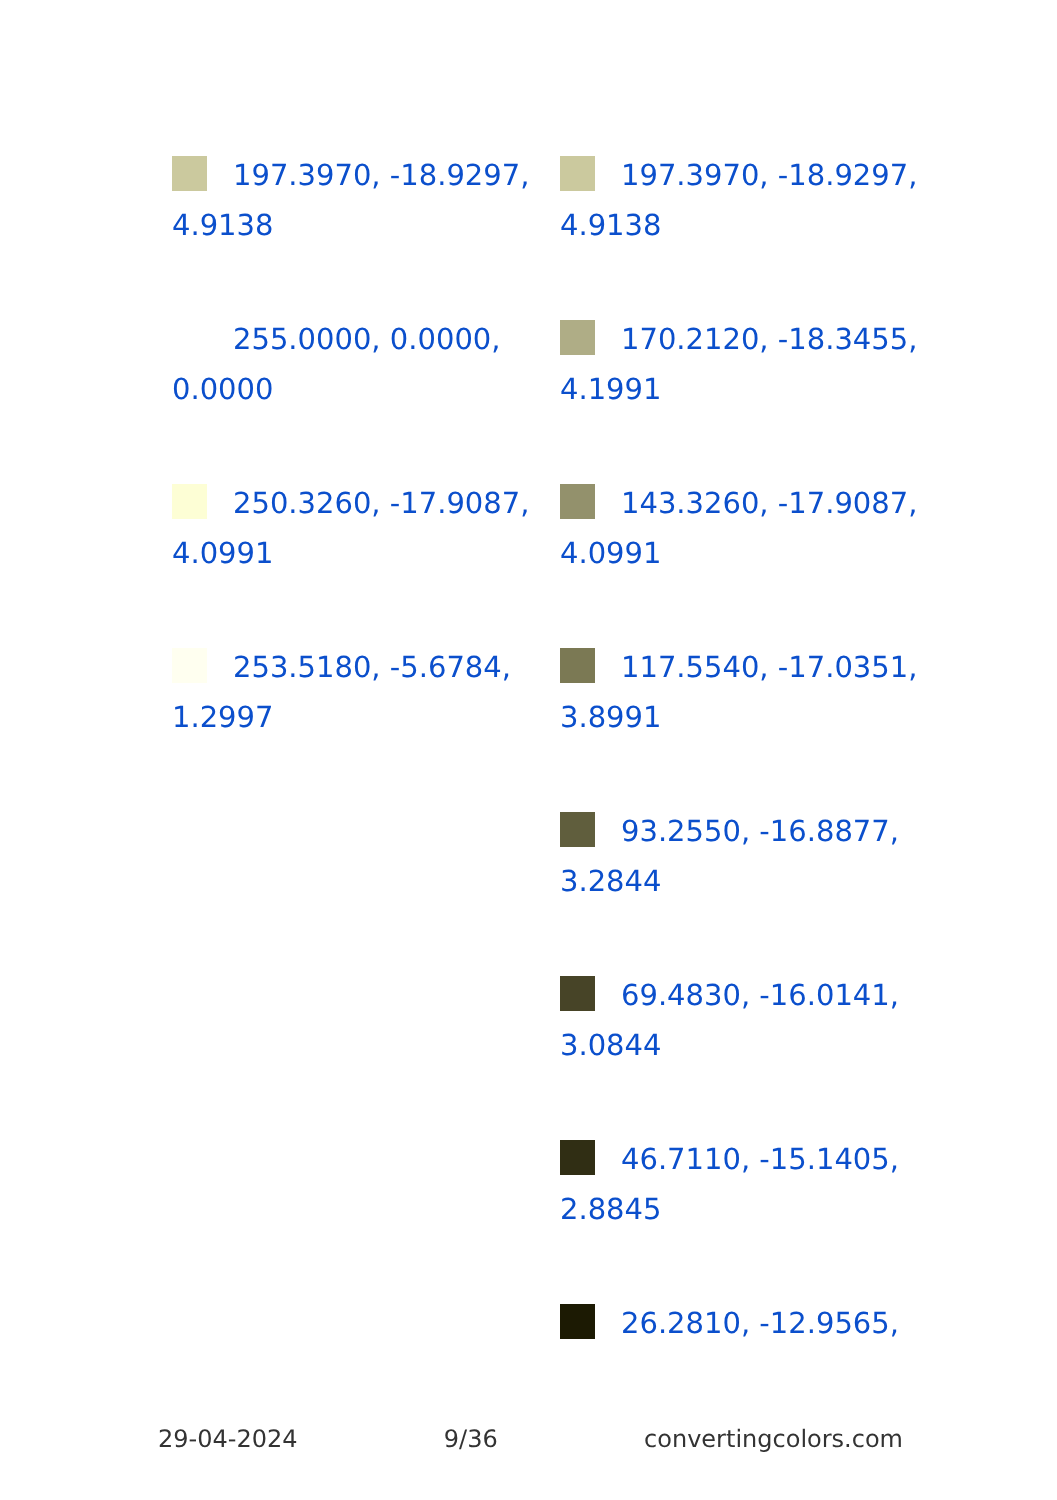197.3970, -18.9297, 4.9138
255.0000, 0.0000, 0.0000
250.3260, -17.9087, 4.0991
253.5180, -5.6784, 1.2997
197.3970, -18.9297, 4.9138
170.2120, -18.3455, 4.1991
143.3260, -17.9087, 4.0991
117.5540, -17.0351, 3.8991
93.2550, -16.8877, 3.2844
69.4830, -16.0141, 3.0844
46.7110, -15.1405, 2.8845
26.2810, -12.9565,
29-04-2024 9/36 convertingcolors.com